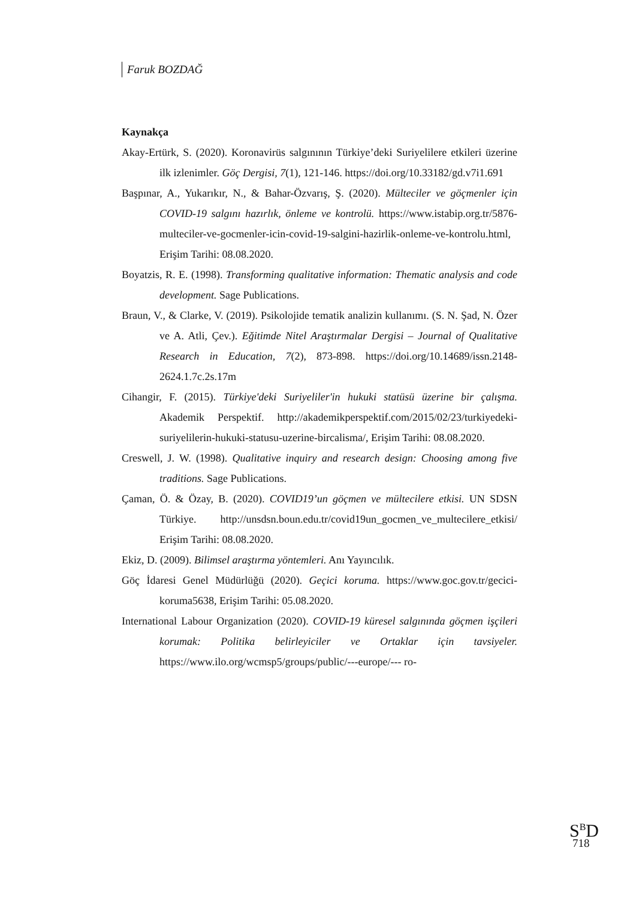Faruk BOZDAĞ
Kaynakça
Akay-Ertürk, S. (2020). Koronavirüs salgınının Türkiye’deki Suriyelilere etkileri üzerine ilk izlenimler. Göç Dergisi, 7(1), 121-146. https://doi.org/10.33182/gd.v7i1.691
Başpınar, A., Yukarıkır, N., & Bahar-Özvarış, Ş. (2020). Mülteciler ve göçmenler için COVID-19 salgını hazırlık, önleme ve kontrolü. https://www.istabip.org.tr/5876-multeciler-ve-gocmenler-icin-covid-19-salgini-hazirlik-onleme-ve-kontrolu.html, Erişim Tarihi: 08.08.2020.
Boyatzis, R. E. (1998). Transforming qualitative information: Thematic analysis and code development. Sage Publications.
Braun, V., & Clarke, V. (2019). Psikolojide tematik analizin kullanımı. (S. N. Şad, N. Özer ve A. Atli, Çev.). Eğitimde Nitel Araştırmalar Dergisi – Journal of Qualitative Research in Education, 7(2), 873-898. https://doi.org/10.14689/issn.2148-2624.1.7c.2s.17m
Cihangir, F. (2015). Türkiye'deki Suriyeliler'in hukuki statüsü üzerine bir çalışma. Akademik Perspektif. http://akademikperspektif.com/2015/02/23/turkiyedeki- suriyelilerin-hukuki-statusu-uzerine-bircalisma/, Erişim Tarihi: 08.08.2020.
Creswell, J. W. (1998). Qualitative inquiry and research design: Choosing among five traditions. Sage Publications.
Çaman, Ö. & Özay, B. (2020). COVID19’un göçmen ve mültecilere etkisi. UN SDSN Türkiye. http://unsdsn.boun.edu.tr/covid19un_gocmen_ve_multecilere_etkisi/ Erişim Tarihi: 08.08.2020.
Ekiz, D. (2009). Bilimsel araştırma yöntemleri. Anı Yayıncılık.
Göç İdaresi Genel Müdürlüğü (2020). Geçici koruma. https://www.goc.gov.tr/gecici-koruma5638, Erişim Tarihi: 05.08.2020.
International Labour Organization (2020). COVID-19 küresel salgınında göçmen işçileri korumak: Politika belirleyiciler ve Ortaklar için tavsiyeler. https://www.ilo.org/wcmsp5/groups/public/---europe/--- ro-
S<sup>B</sup>D
718